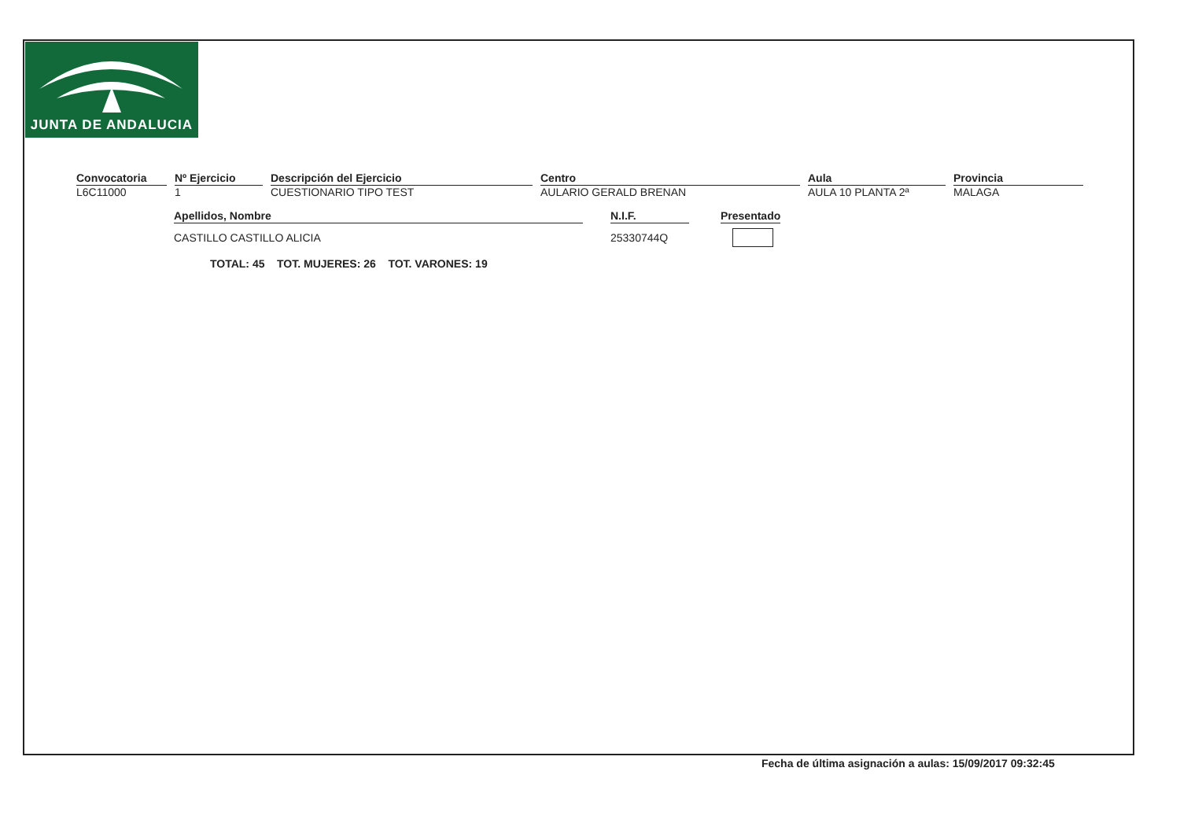JUNTA DE ANDALUCIA
| Convocatoria | Nº Ejercicio | Descripción del Ejercicio | Centro | Aula | Provincia |
| L6C11000 | 1 | CUESTIONARIO TIPO TEST | AULARIO GERALD BRENAN | AULA 10 PLANTA 2ª | MALAGA |
| Apellidos, Nombre | N.I.F. | Presentado |
| CASTILLO CASTILLO ALICIA | 25330744Q | |
TOTAL: 45 TOT. MUJERES: 26 TOT. VARONES: 19
Fecha de última asignación a aulas: 15/09/2017 09:32:45